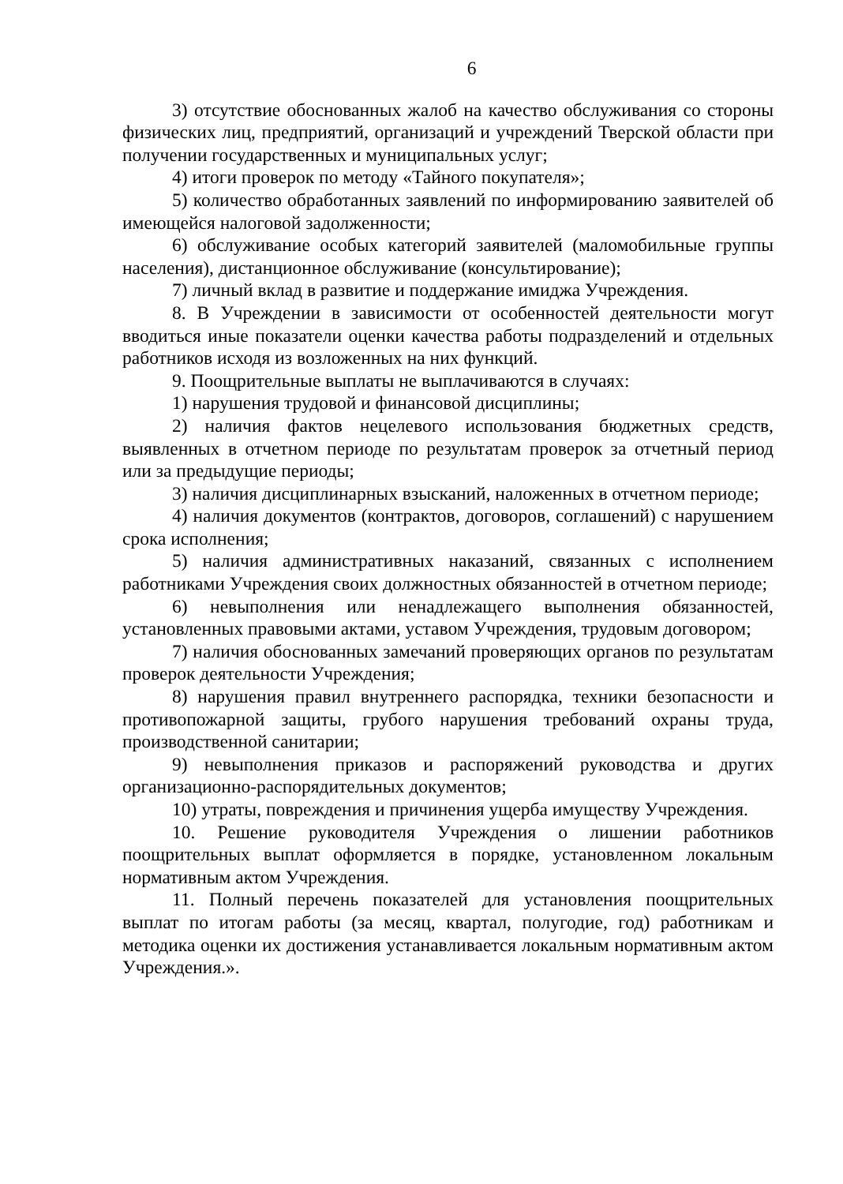6
3) отсутствие обоснованных жалоб на качество обслуживания со стороны физических лиц, предприятий, организаций и учреждений Тверской области при получении государственных и муниципальных услуг;
4) итоги проверок по методу «Тайного покупателя»;
5) количество обработанных заявлений по информированию заявителей об имеющейся налоговой задолженности;
6) обслуживание особых категорий заявителей (маломобильные группы населения), дистанционное обслуживание (консультирование);
7) личный вклад в развитие и поддержание имиджа Учреждения.
8. В Учреждении в зависимости от особенностей деятельности могут вводиться иные показатели оценки качества работы подразделений и отдельных работников исходя из возложенных на них функций.
9. Поощрительные выплаты не выплачиваются в случаях:
1) нарушения трудовой и финансовой дисциплины;
2) наличия фактов нецелевого использования бюджетных средств, выявленных в отчетном периоде по результатам проверок за отчетный период или за предыдущие периоды;
3) наличия дисциплинарных взысканий, наложенных в отчетном периоде;
4) наличия документов (контрактов, договоров, соглашений) с нарушением срока исполнения;
5) наличия административных наказаний, связанных с исполнением работниками Учреждения своих должностных обязанностей в отчетном периоде;
6) невыполнения или ненадлежащего выполнения обязанностей, установленных правовыми актами, уставом Учреждения, трудовым договором;
7) наличия обоснованных замечаний проверяющих органов по результатам проверок деятельности Учреждения;
8) нарушения правил внутреннего распорядка, техники безопасности и противопожарной защиты, грубого нарушения требований охраны труда, производственной санитарии;
9) невыполнения приказов и распоряжений руководства и других организационно-распорядительных документов;
10) утраты, повреждения и причинения ущерба имуществу Учреждения.
10. Решение руководителя Учреждения о лишении работников поощрительных выплат оформляется в порядке, установленном локальным нормативным актом Учреждения.
11. Полный перечень показателей для установления поощрительных выплат по итогам работы (за месяц, квартал, полугодие, год) работникам и методика оценки их достижения устанавливается локальным нормативным актом Учреждения.».